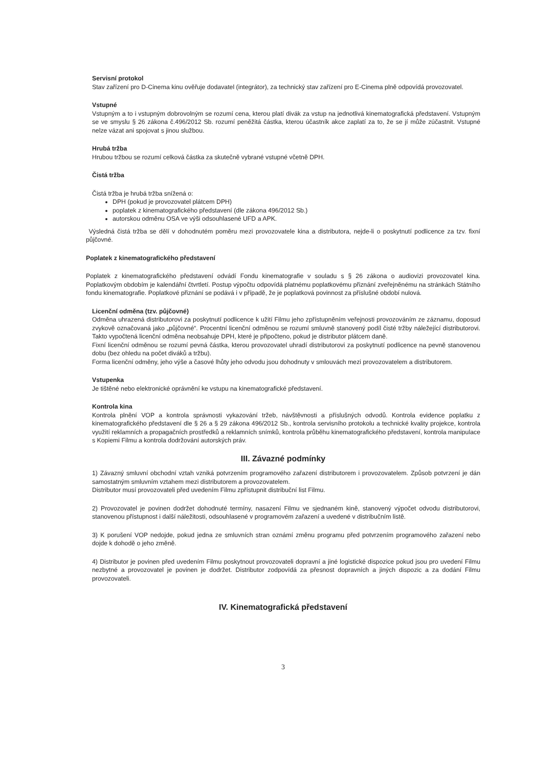Servisní protokol
Stav zařízení pro D-Cinema kinu ověřuje dodavatel (integrátor), za technický stav zařízení pro E-Cinema plně odpovídá provozovatel.
Vstupné
Vstupným a to i vstupným dobrovolným se rozumí cena, kterou platí divák za vstup na jednotlivá kinematografická představení. Vstupným se ve smyslu § 26 zákona č.496/2012 Sb. rozumí peněžitá částka, kterou účastník akce zaplatí za to, že se jí může zúčastnit. Vstupné nelze vázat ani spojovat s jinou službou.
Hrubá tržba
Hrubou tržbou se rozumí celková částka za skutečně vybrané vstupné včetně DPH.
Čistá tržba
Čistá tržba je hrubá tržba snížená o:
DPH (pokud je provozovatel plátcem DPH)
poplatek z kinematografického představení (dle zákona 496/2012 Sb.)
autorskou odměnu OSA ve výši odsouhlasené UFD a APK.
Výsledná čistá tržba se dělí v dohodnutém poměru mezi provozovatele kina a distributora, nejde-li o poskytnutí podlicence za tzv. fixní půjčovné.
Poplatek z kinematografického představení
Poplatek z kinematografického představení odvádí Fondu kinematografie v souladu s § 26 zákona o audiovizi provozovatel kina. Poplatkovým obdobím je kalendářní čtvrtletí. Postup výpočtu odpovídá platnému poplatkovému přiznání zveřejněnému na stránkách Státního fondu kinematografie. Poplatkové přiznání se podává i v případě, že je poplatková povinnost za příslušné období nulová.
Licenční odměna (tzv. půjčovné)
Odměna uhrazená distributorovi za poskytnutí podlicence k užití Filmu jeho zpřístupněním veřejnosti provozováním ze záznamu, doposud zvykově označovaná jako „půjčovné“. Procentní licenční odměnou se rozumí smluvně stanovený podíl čisté tržby náležející distributorovi. Takto vypočtená licenční odměna neobsahuje DPH, které je připočteno, pokud je distributor plátcem daně.
Fixní licenční odměnou se rozumí pevná částka, kterou provozovatel uhradí distributorovi za poskytnutí podlicence na pevně stanovenou dobu (bez ohledu na počet diváků a tržbu).
Forma licenční odměny, jeho výše a časové lhůty jeho odvodu jsou dohodnuty v smlouvách mezi provozovatelem a distributorem.
Vstupenka
Je tištěné nebo elektronické oprávnění ke vstupu na kinematografické představení.
Kontrola kina
Kontrola plnění VOP a kontrola správnosti vykazování tržeb, návštěvnosti a příslušných odvodů. Kontrola evidence poplatku z kinematografického představení dle § 26 a § 29 zákona 496/2012 Sb., kontrola servisního protokolu a technické kvality projekce, kontrola využití reklamních a propagačních prostředků a reklamních snímků, kontrola průběhu kinematografického představení, kontrola manipulace s Kopiemi Filmu a kontrola dodržování autorských práv.
III. Závazné podmínky
1) Závazný smluvní obchodní vztah vzniká potvrzením programového zařazení distributorem i provozovatelem. Způsob potvrzení je dán samostatným smluvním vztahem mezi distributorem a provozovatelem.
Distributor musí provozovateli před uvedením Filmu zpřístupnit distribuční list Filmu.
2) Provozovatel je povinen dodržet dohodnuté termíny, nasazení Filmu ve sjednaném kině, stanovený výpočet odvodu distributorovi, stanovenou přístupnost i další náležitosti, odsouhlasené v programovém zařazení a uvedené v distribučním listě.
3) K porušení VOP nedojde, pokud jedna ze smluvních stran oznámí změnu programu před potvrzením programového zařazení nebo dojde k dohodě o jeho změně.
4) Distributor je povinen před uvedením Filmu poskytnout provozovateli dopravní a jiné logistické dispozice pokud jsou pro uvedení Filmu nezbytné a provozovatel je povinen je dodržet. Distributor zodpovídá za přesnost dopravních a jiných dispozic a za dodání Filmu provozovateli.
IV. Kinematografická představení
3